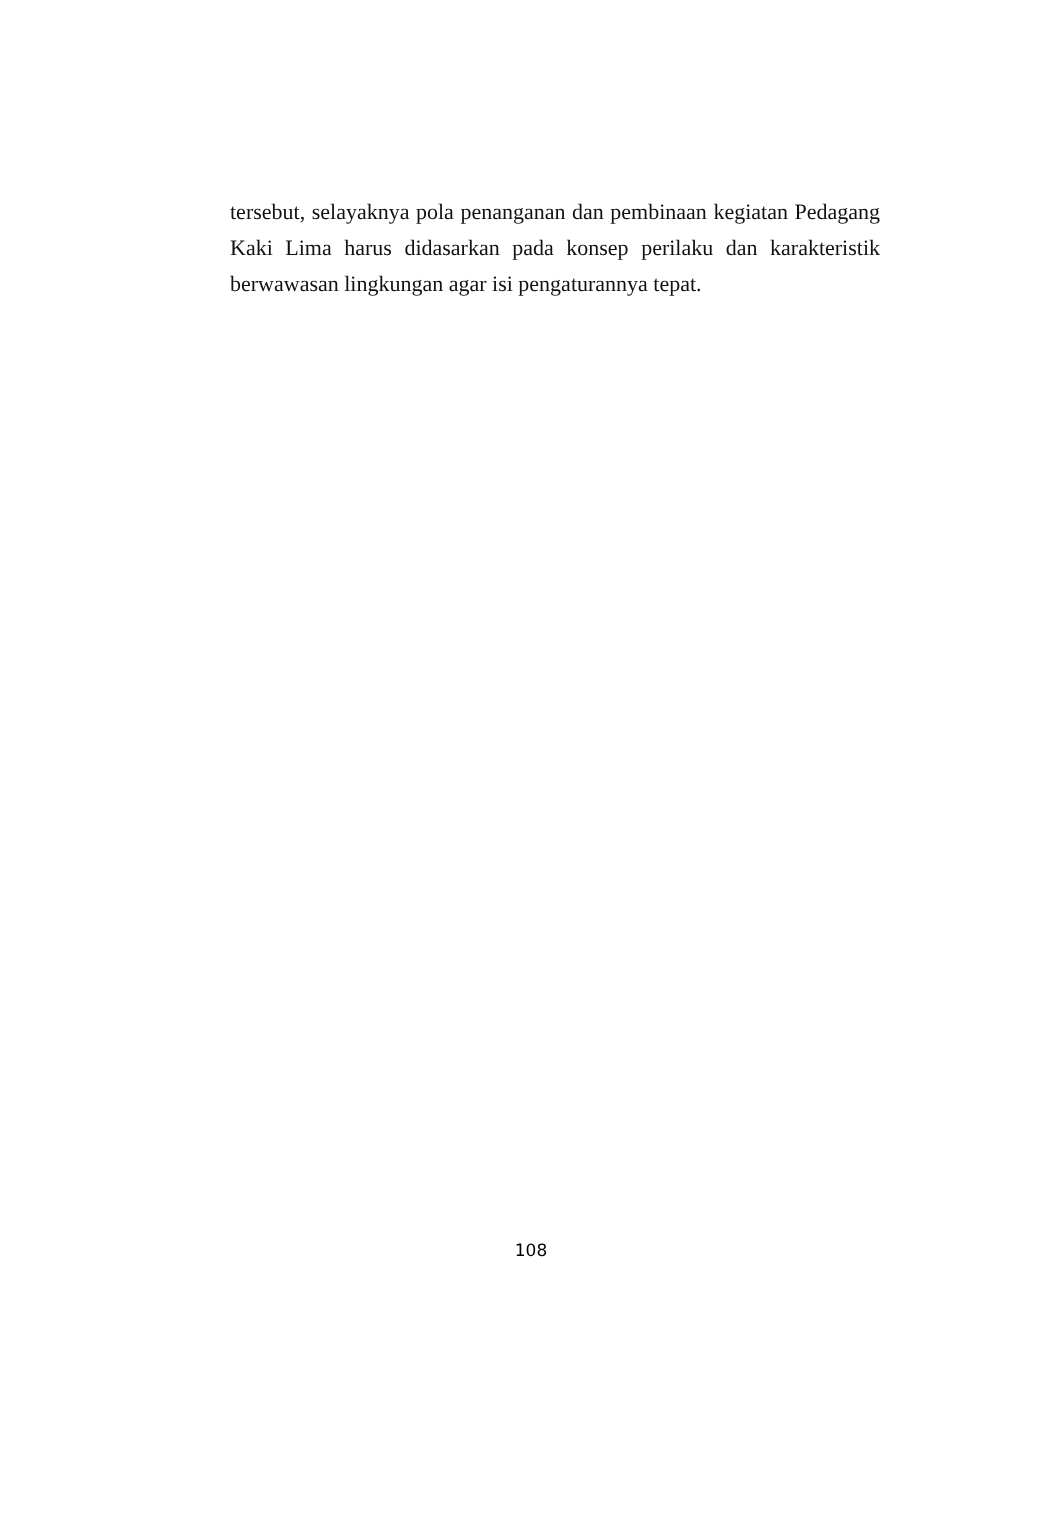tersebut, selayaknya pola penanganan dan pembinaan kegiatan Pedagang Kaki Lima harus didasarkan pada konsep perilaku dan karakteristik berwawasan lingkungan agar isi pengaturannya tepat.
108